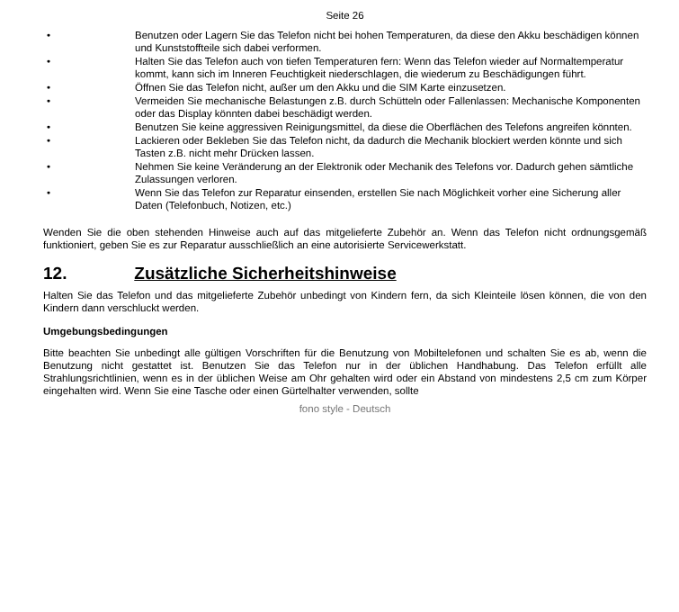Seite 26
• Benutzen oder Lagern Sie das Telefon nicht bei hohen Temperaturen, da diese den Akku beschädigen können und Kunststoffteile sich dabei verformen.
• Halten Sie das Telefon auch von tiefen Temperaturen fern: Wenn das Telefon wieder auf Normaltemperatur kommt, kann sich im Inneren Feuchtigkeit niederschlagen, die wiederum zu Beschädigungen führt.
• Öffnen Sie das Telefon nicht, außer um den Akku und die SIM Karte einzusetzen.
• Vermeiden Sie mechanische Belastungen z.B. durch Schütteln oder Fallenlassen: Mechanische Komponenten oder das Display könnten dabei beschädigt werden.
• Benutzen Sie keine aggressiven Reinigungsmittel, da diese die Oberflächen des Telefons angreifen könnten.
• Lackieren oder Bekleben Sie das Telefon nicht, da dadurch die Mechanik blockiert werden könnte und sich Tasten z.B. nicht mehr Drücken lassen.
• Nehmen Sie keine Veränderung an der Elektronik oder Mechanik des Telefons vor. Dadurch gehen sämtliche Zulassungen verloren.
• Wenn Sie das Telefon zur Reparatur einsenden, erstellen Sie nach Möglichkeit vorher eine Sicherung aller Daten (Telefonbuch, Notizen, etc.)
Wenden Sie die oben stehenden Hinweise auch auf das mitgelieferte Zubehör an. Wenn das Telefon nicht ordnungsgemäß funktioniert, geben Sie es zur Reparatur ausschließlich an eine autorisierte Servicewerkstatt.
12. Zusätzliche Sicherheitshinweise
Halten Sie das Telefon und das mitgelieferte Zubehör unbedingt von Kindern fern, da sich Kleinteile lösen können, die von den Kindern dann verschluckt werden.
Umgebungsbedingungen
Bitte beachten Sie unbedingt alle gültigen Vorschriften für die Benutzung von Mobiltelefonen und schalten Sie es ab, wenn die Benutzung nicht gestattet ist. Benutzen Sie das Telefon nur in der üblichen Handhabung. Das Telefon erfüllt alle Strahlungsrichtlinien, wenn es in der üblichen Weise am Ohr gehalten wird oder ein Abstand von mindestens 2,5 cm zum Körper eingehalten wird. Wenn Sie eine Tasche oder einen Gürtelhalter verwenden, sollte
fono style - Deutsch